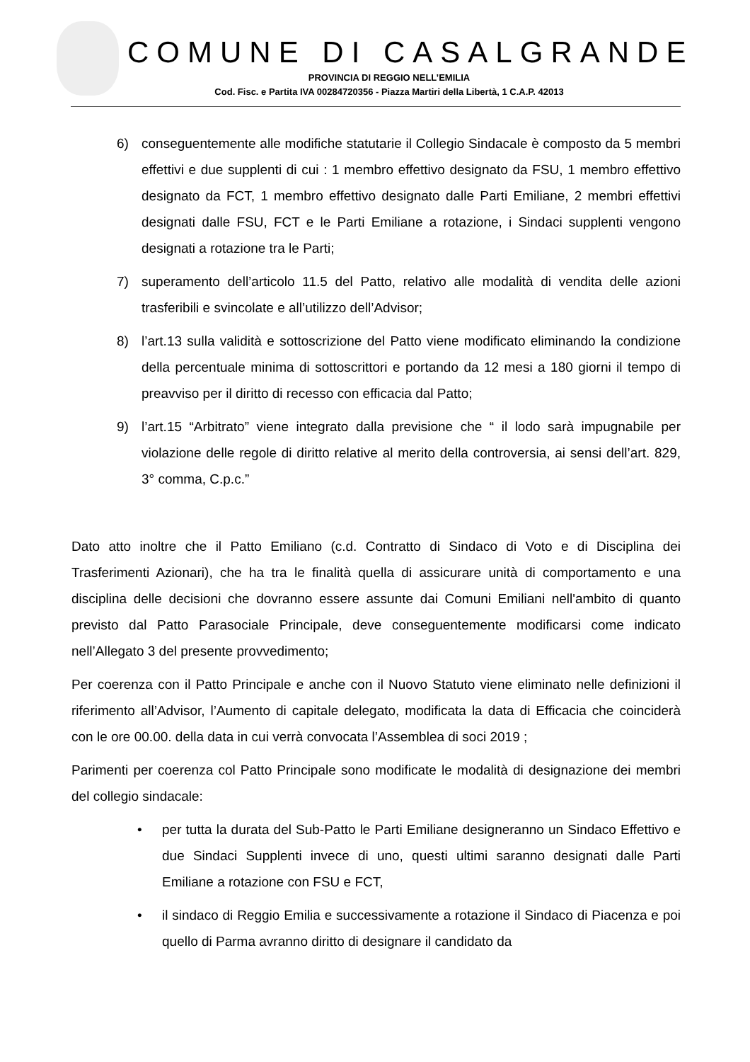COMUNE DI CASALGRANDE
PROVINCIA DI REGGIO NELL’EMILIA
Cod. Fisc. e Partita IVA 00284720356 - Piazza Martiri della Libertà, 1 C.A.P. 42013
6) conseguentemente alle modifiche statutarie il Collegio Sindacale è composto da 5 membri effettivi e due supplenti di cui : 1 membro effettivo designato da FSU, 1 membro effettivo designato da FCT, 1 membro effettivo designato dalle Parti Emiliane, 2 membri effettivi designati dalle FSU, FCT e le Parti Emiliane a rotazione, i Sindaci supplenti vengono designati a rotazione tra le Parti;
7) superamento dell’articolo 11.5 del Patto, relativo alle modalità di vendita delle azioni trasferibili e svincolate e all’utilizzo dell’Advisor;
8) l’art.13 sulla validità e sottoscrizione del Patto viene modificato eliminando la condizione della percentuale minima di sottoscrittori e portando da 12 mesi a 180 giorni il tempo di preavviso per il diritto di recesso con efficacia dal Patto;
9) l’art.15 “Arbitrato” viene integrato dalla previsione che “ il lodo sarà impugnabile per violazione delle regole di diritto relative al merito della controversia, ai sensi dell’art. 829, 3° comma, C.p.c.”
Dato atto inoltre che il Patto Emiliano (c.d. Contratto di Sindaco di Voto e di Disciplina dei Trasferimenti Azionari), che ha tra le finalità quella di assicurare unità di comportamento e una disciplina delle decisioni che dovranno essere assunte dai Comuni Emiliani nell'ambito di quanto previsto dal Patto Parasociale Principale, deve conseguentemente modificarsi come indicato nell’Allegato 3 del presente provvedimento;
Per coerenza con il Patto Principale e anche con il Nuovo Statuto viene eliminato nelle definizioni il riferimento all’Advisor, l’Aumento di capitale delegato, modificata la data di Efficacia che coinciderà con le ore 00.00. della data in cui verrà convocata l’Assemblea di soci 2019 ;
Parimenti per coerenza col Patto Principale sono modificate le modalità di designazione dei membri del collegio sindacale:
• per tutta la durata del Sub-Patto le Parti Emiliane designeranno un Sindaco Effettivo e due Sindaci Supplenti invece di uno, questi ultimi saranno designati dalle Parti Emiliane a rotazione con FSU e FCT,
• il sindaco di Reggio Emilia e successivamente a rotazione il Sindaco di Piacenza e poi quello di Parma avranno diritto di designare il candidato da